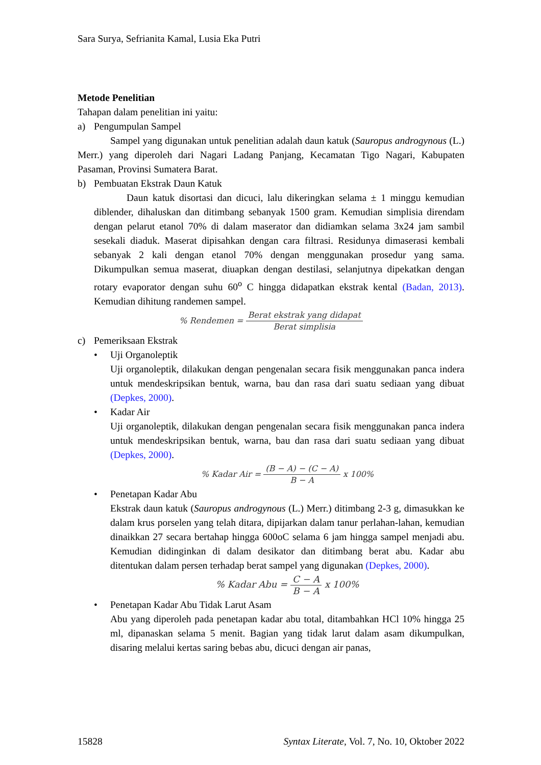Sara Surya, Sefrianita Kamal, Lusia Eka Putri
Metode Penelitian
Tahapan dalam penelitian ini yaitu:
a) Pengumpulan Sampel
Sampel yang digunakan untuk penelitian adalah daun katuk (Sauropus androgynous (L.) Merr.) yang diperoleh dari Nagari Ladang Panjang, Kecamatan Tigo Nagari, Kabupaten Pasaman, Provinsi Sumatera Barat.
b) Pembuatan Ekstrak Daun Katuk
Daun katuk disortasi dan dicuci, lalu dikeringkan selama ± 1 minggu kemudian diblender, dihaluskan dan ditimbang sebanyak 1500 gram. Kemudian simplisia direndam dengan pelarut etanol 70% di dalam maserator dan didiamkan selama 3x24 jam sambil sesekali diaduk. Maserat dipisahkan dengan cara filtrasi. Residunya dimaserasi kembali sebanyak 2 kali dengan etanol 70% dengan menggunakan prosedur yang sama. Dikumpulkan semua maserat, diuapkan dengan destilasi, selanjutnya dipekatkan dengan rotary evaporator dengan suhu 60<sup>o</sup> C hingga didapatkan ekstrak kental (Badan, 2013). Kemudian dihitung randemen sampel.
% Rendemen = Berat ekstrak yang didapat Berat simplisia
c) Pemeriksaan Ekstrak
• Uji Organoleptik
Uji organoleptik, dilakukan dengan pengenalan secara fisik menggunakan panca indera untuk mendeskripsikan bentuk, warna, bau dan rasa dari suatu sediaan yang dibuat (Depkes, 2000).
• Kadar Air
Uji organoleptik, dilakukan dengan pengenalan secara fisik menggunakan panca indera untuk mendeskripsikan bentuk, warna, bau dan rasa dari suatu sediaan yang dibuat (Depkes, 2000).
% Kadar Air = (B − A) − (C − A) B − A x 100%
• Penetapan Kadar Abu
Ekstrak daun katuk (Sauropus androgynous (L.) Merr.) ditimbang 2-3 g, dimasukkan ke dalam krus porselen yang telah ditara, dipijarkan dalam tanur perlahan-lahan, kemudian dinaikkan 27 secara bertahap hingga 600oC selama 6 jam hingga sampel menjadi abu. Kemudian didinginkan di dalam desikator dan ditimbang berat abu. Kadar abu ditentukan dalam persen terhadap berat sampel yang digunakan (Depkes, 2000).
% Kadar Abu = C − A B − A x 100%
• Penetapan Kadar Abu Tidak Larut Asam
Abu yang diperoleh pada penetapan kadar abu total, ditambahkan HCl 10% hingga 25 ml, dipanaskan selama 5 menit. Bagian yang tidak larut dalam asam dikumpulkan, disaring melalui kertas saring bebas abu, dicuci dengan air panas,
15828 Syntax Literate, Vol. 7, No. 10, Oktober 2022